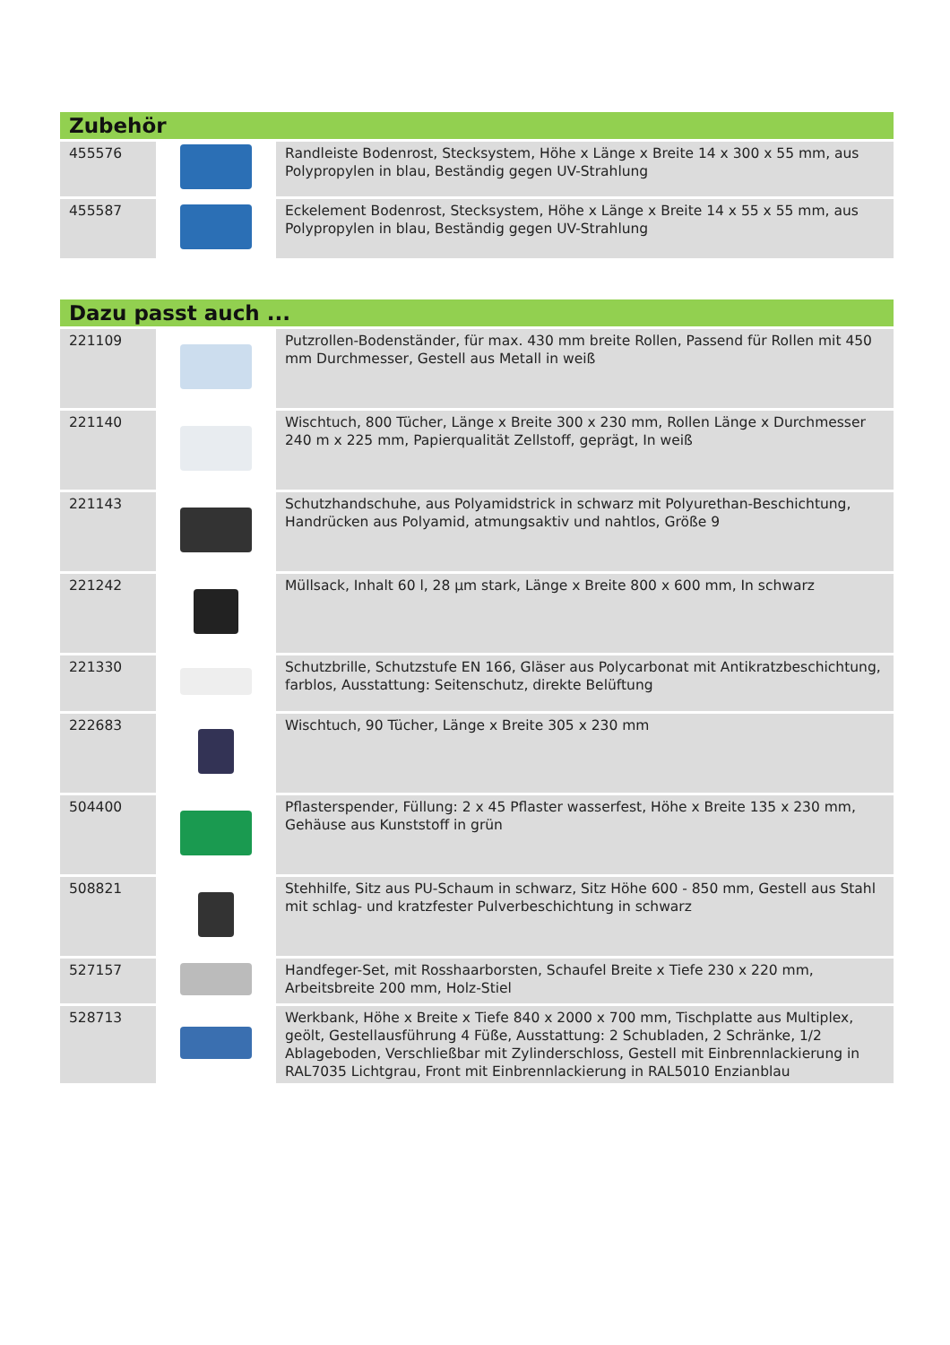| Zubehör | | |
| --- | --- | --- |
| 455576 | | Randleiste Bodenrost, Stecksystem, Höhe x Länge x Breite 14 x 300 x 55 mm, aus Polypropylen in blau, Beständig gegen UV-Strahlung |
| 455587 | | Eckelement Bodenrost, Stecksystem, Höhe x Länge x Breite 14 x 55 x 55 mm, aus Polypropylen in blau, Beständig gegen UV-Strahlung |
| Dazu passt auch ... | | |
| --- | --- | --- |
| 221109 | | Putzrollen-Bodenständer, für max. 430 mm breite Rollen, Passend für Rollen mit 450 mm Durchmesser, Gestell aus Metall in weiß |
| 221140 | | Wischtuch, 800 Tücher, Länge x Breite 300 x 230 mm, Rollen Länge x Durchmesser 240 m x 225 mm, Papierqualität Zellstoff, geprägt, In weiß |
| 221143 | | Schutzhandschuhe, aus Polyamidstrick in schwarz mit Polyurethan-Beschichtung, Handrücken aus Polyamid, atmungsaktiv und nahtlos, Größe 9 |
| 221242 | | Müllsack, Inhalt 60 l, 28 µm stark, Länge x Breite 800 x 600 mm, In schwarz |
| 221330 | | Schutzbrille, Schutzstufe EN 166, Gläser aus Polycarbonat mit Antikratzbeschichtung, farblos, Ausstattung: Seitenschutz, direkte Belüftung |
| 222683 | | Wischtuch, 90 Tücher, Länge x Breite 305 x 230 mm |
| 504400 | | Pflasterspender, Füllung: 2 x 45 Pflaster wasserfest, Höhe x Breite 135 x 230 mm, Gehäuse aus Kunststoff in grün |
| 508821 | | Stehhilfe, Sitz aus PU-Schaum in schwarz, Sitz Höhe 600 - 850 mm, Gestell aus Stahl mit schlag- und kratzfester Pulverbeschichtung in schwarz |
| 527157 | | Handfeger-Set, mit Rosshaarborsten, Schaufel Breite x Tiefe 230 x 220 mm, Arbeitsbreite 200 mm, Holz-Stiel |
| 528713 | | Werkbank, Höhe x Breite x Tiefe 840 x 2000 x 700 mm, Tischplatte aus Multiplex, geölt, Gestellausführung 4 Füße, Ausstattung: 2 Schubladen, 2 Schränke, 1/2 Ablageboden, Verschließbar mit Zylinderschloss, Gestell mit Einbrennlackierung in RAL7035 Lichtgrau, Front mit Einbrennlackierung in RAL5010 Enzianblau |